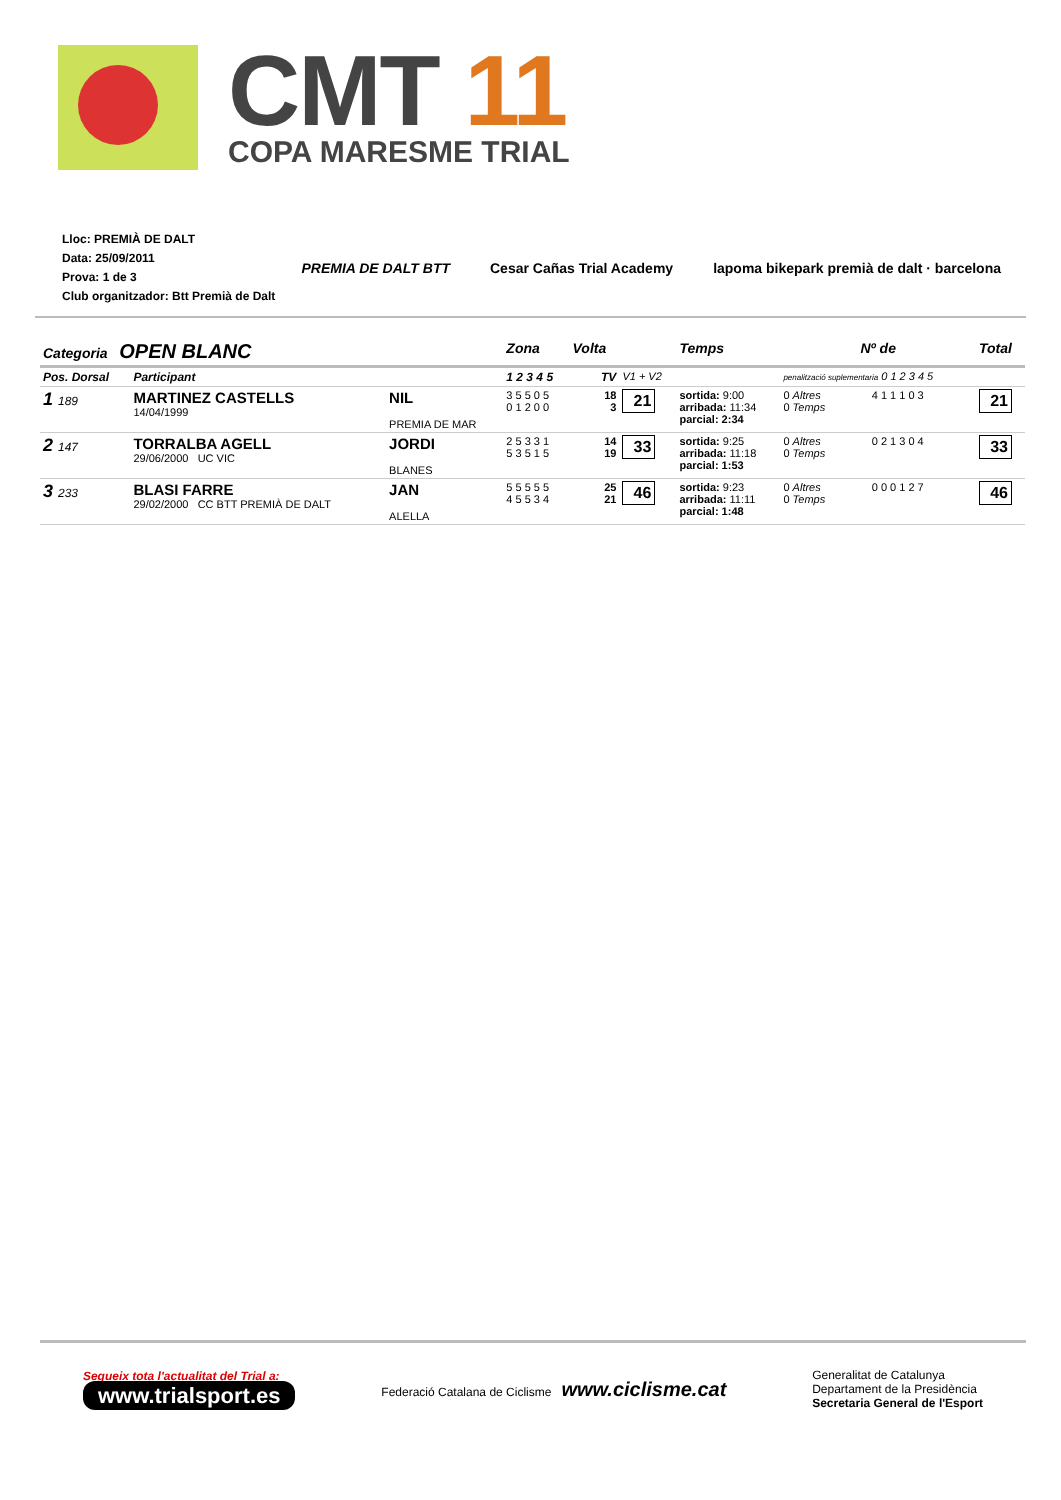CMT 11
COPA MARESME TRIAL
Lloc: PREMIÀ DE DALT
Data: 25/09/2011
Prova: 1 de 3
Club organitzador: Btt Premià de Dalt
PREMIA DE DALT BTT Cesar Cañas Trial Academy lapoma bikepark premià de dalt · barcelona
| Categoria OPEN BLANC | | | Zona | Volta | | Temps | Nº de | | Total |
| Pos. Dorsal | Participant | | 1 2 3 4 5 | TV | V1 + V2 | | penalització suplementaria 0 1 2 3 4 5 | | |
| 1 189 | MARTINEZ CASTELLS 14/04/1999 | NIL PREMIA DE MAR | 3 5 5 0 5 0 1 2 0 0 | 18 3 | 21 | sortida: 9:00 arribada: 11:34 parcial: 2:34 | 0 Altres 0 Temps | 4 1 1 1 0 3 | 21 |
| 2 147 | TORRALBA AGELL 29/06/2000 UC VIC | JORDI BLANES | 2 5 3 3 1 5 3 5 1 5 | 14 19 | 33 | sortida: 9:25 arribada: 11:18 parcial: 1:53 | 0 Altres 0 Temps | 0 2 1 3 0 4 | 33 |
| 3 233 | BLASI FARRE 29/02/2000 CC BTT PREMIÀ DE DALT | JAN ALELLA | 5 5 5 5 5 4 5 5 3 4 | 25 21 | 46 | sortida: 9:23 arribada: 11:11 parcial: 1:48 | 0 Altres 0 Temps | 0 0 0 1 2 7 | 46 |
Segueix tota l'actualitat del Trial a:
www.trialsport.es
Federació Catalana de Ciclisme www.ciclisme.cat
Generalitat de Catalunya
Departament de la Presidència
Secretaria General de l'Esport